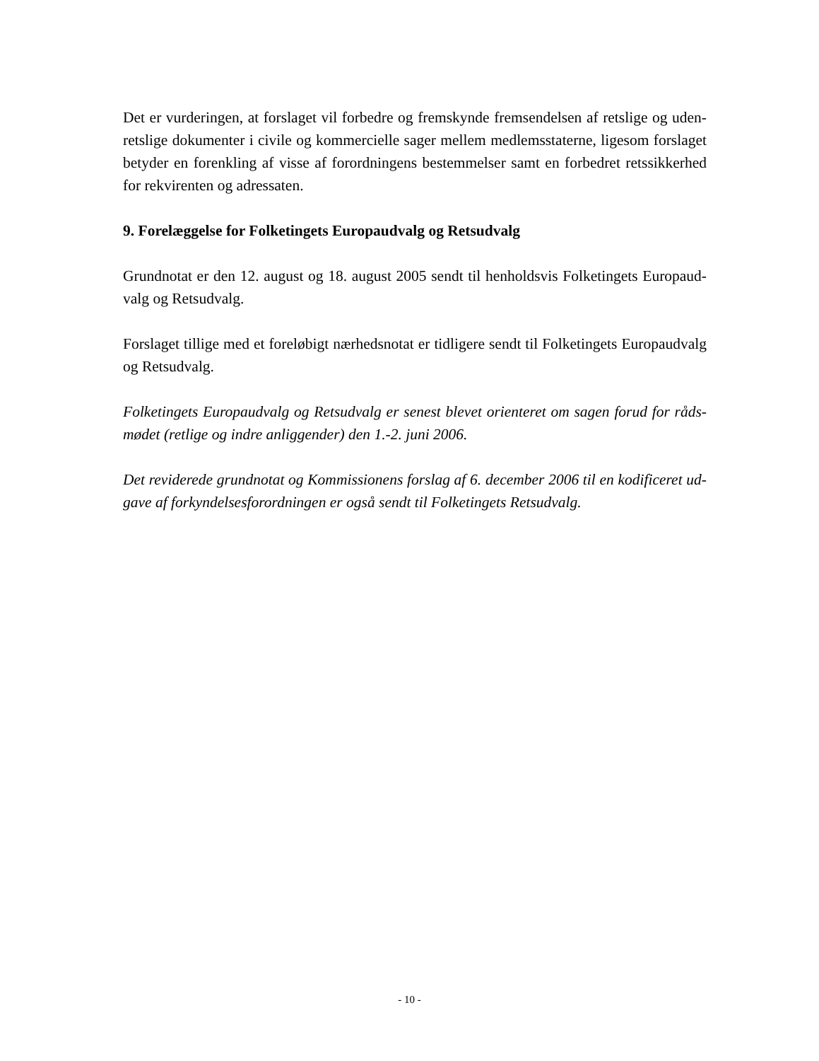Det er vurderingen, at forslaget vil forbedre og fremskynde fremsendelsen af retslige og uden-retslige dokumenter i civile og kommercielle sager mellem medlemsstaterne, ligesom forslaget betyder en forenkling af visse af forordningens bestemmelser samt en forbedret retssikkerhed for rekvirenten og adressaten.
9. Forelæggelse for Folketingets Europaudvalg og Retsudvalg
Grundnotat er den 12. august og 18. august 2005 sendt til henholdsvis Folketingets Europaud-valg og Retsudvalg.
Forslaget tillige med et foreløbigt nærhedsnotat er tidligere sendt til Folketingets Europaudvalg og Retsudvalg.
Folketingets Europaudvalg og Retsudvalg er senest blevet orienteret om sagen forud for råds-mødet (retlige og indre anliggender) den 1.-2. juni 2006.
Det reviderede grundnotat og Kommissionens forslag af 6. december 2006 til en kodificeret ud-gave af forkyndelsesforordningen er også sendt til Folketingets Retsudvalg.
- 10 -